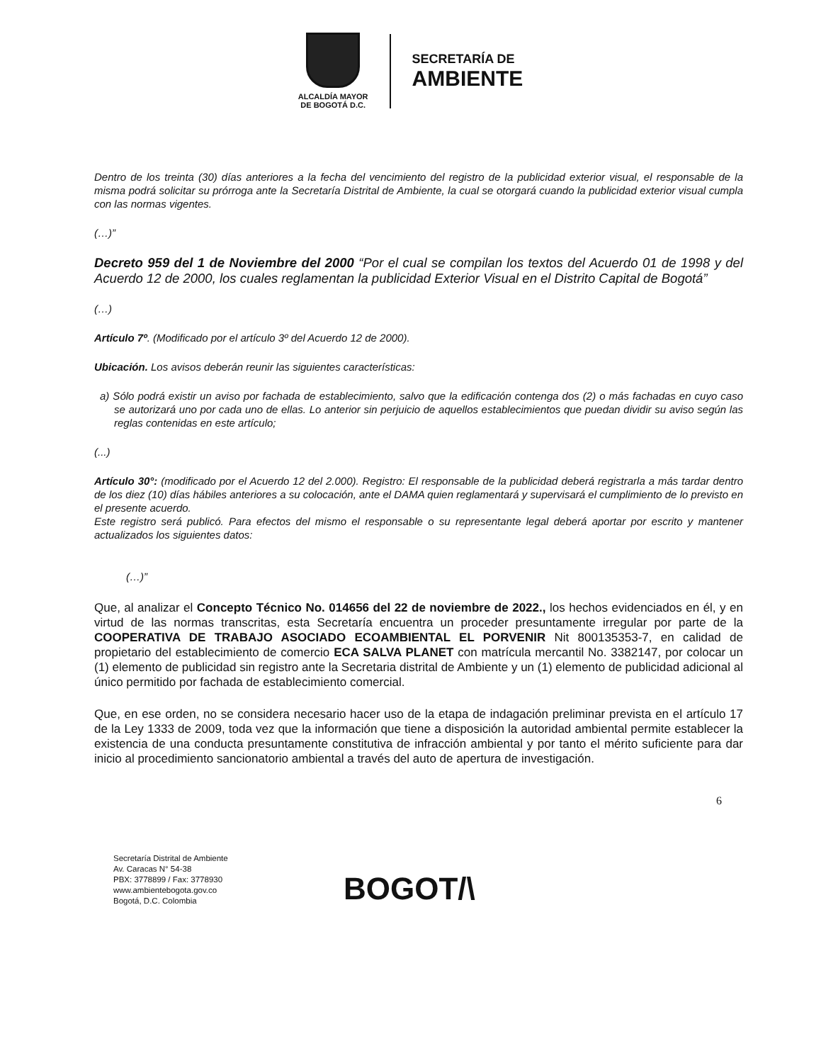ALCALDÍA MAYOR
DE BOGOTÁ D.C.
SECRETARÍA DE
AMBIENTE
Dentro de los treinta (30) días anteriores a la fecha del vencimiento del registro de la publicidad exterior visual, el responsable de la misma podrá solicitar su prórroga ante la Secretaría Distrital de Ambiente, la cual se otorgará cuando la publicidad exterior visual cumpla con las normas vigentes.
(…)”
Decreto 959 del 1 de Noviembre del 2000 “Por el cual se compilan los textos del Acuerdo 01 de 1998 y del Acuerdo 12 de 2000, los cuales reglamentan la publicidad Exterior Visual en el Distrito Capital de Bogotá”
(…)
Artículo 7º. (Modificado por el artículo 3º del Acuerdo 12 de 2000).
Ubicación. Los avisos deberán reunir las siguientes características:
a) Sólo podrá existir un aviso por fachada de establecimiento, salvo que la edificación contenga dos (2) o más fachadas en cuyo caso se autorizará uno por cada uno de ellas. Lo anterior sin perjuicio de aquellos establecimientos que puedan dividir su aviso según las reglas contenidas en este artículo;
(...)
Artículo 30°: (modificado por el Acuerdo 12 del 2.000). Registro: El responsable de la publicidad deberá registrarla a más tardar dentro de los diez (10) días hábiles anteriores a su colocación, ante el DAMA quien reglamentará y supervisará el cumplimiento de lo previsto en el presente acuerdo.
Este registro será publicó. Para efectos del mismo el responsable o su representante legal deberá aportar por escrito y mantener actualizados los siguientes datos:
(…)”
Que, al analizar el Concepto Técnico No. 014656 del 22 de noviembre de 2022., los hechos evidenciados en él, y en virtud de las normas transcritas, esta Secretaría encuentra un proceder presuntamente irregular por parte de la COOPERATIVA DE TRABAJO ASOCIADO ECOAMBIENTAL EL PORVENIR Nit 800135353-7, en calidad de propietario del establecimiento de comercio ECA SALVA PLANET con matrícula mercantil No. 3382147, por colocar un (1) elemento de publicidad sin registro ante la Secretaria distrital de Ambiente y un (1) elemento de publicidad adicional al único permitido por fachada de establecimiento comercial.
Que, en ese orden, no se considera necesario hacer uso de la etapa de indagación preliminar prevista en el artículo 17 de la Ley 1333 de 2009, toda vez que la información que tiene a disposición la autoridad ambiental permite establecer la existencia de una conducta presuntamente constitutiva de infracción ambiental y por tanto el mérito suficiente para dar inicio al procedimiento sancionatorio ambiental a través del auto de apertura de investigación.
6
Secretaría Distrital de Ambiente
Av. Caracas N° 54-38
PBX: 3778899 / Fax: 3778930
www.ambientebogota.gov.co
Bogotá, D.C. Colombia
BOGOT/\